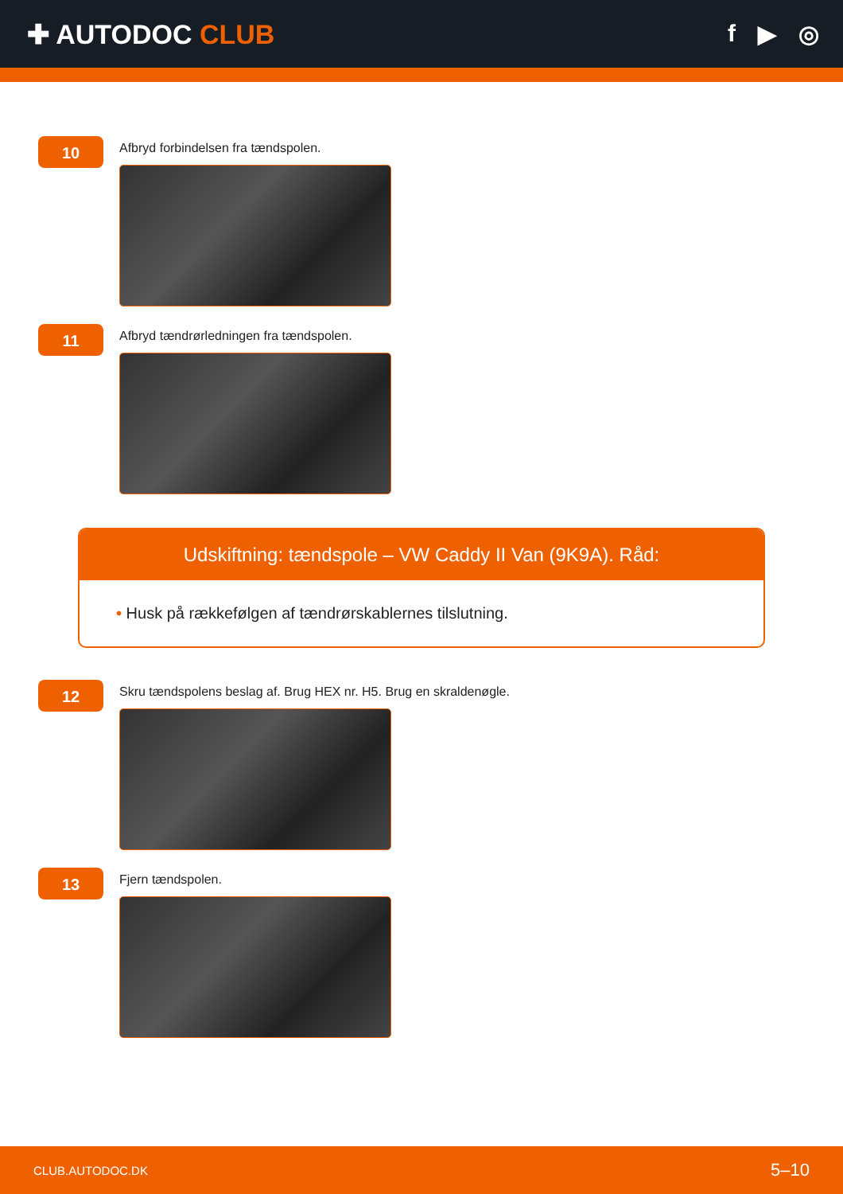✚ AUTODOC CLUB f ▶ ◎
10
Afbryd forbindelsen fra tændspolen.
11
Afbryd tændrørledningen fra tændspolen.
Udskiftning: tændspole – VW Caddy II Van (9K9A). Råd:
• Husk på rækkefølgen af tændrørskablernes tilslutning.
12
Skru tændspolens beslag af. Brug HEX nr. H5. Brug en skraldenøgle.
13
Fjern tændspolen.
CLUB.AUTODOC.DK 5–10